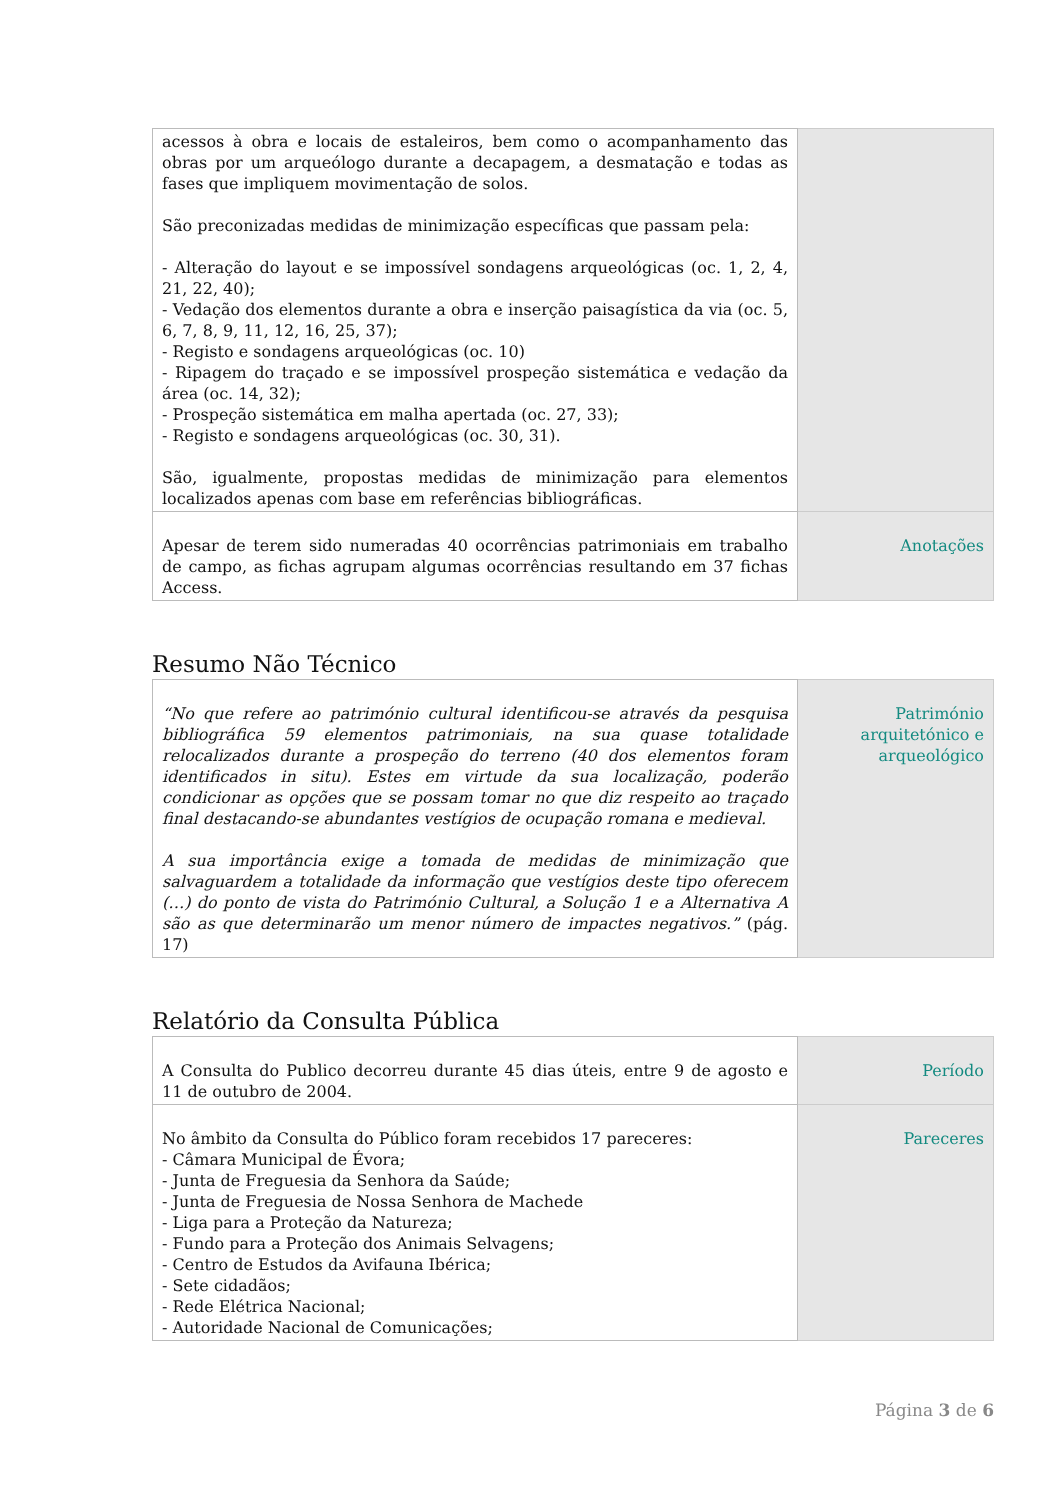| acessos à obra e locais de estaleiros, bem como o acompanhamento das obras por um arqueólogo durante a decapagem, a desmatação e todas as fases que impliquem movimentação de solos. São preconizadas medidas de minimização específicas que passam pela: - Alteração do layout e se impossível sondagens arqueológicas (oc. 1, 2, 4, 21, 22, 40); - Vedação dos elementos durante a obra e inserção paisagística da via (oc. 5, 6, 7, 8, 9, 11, 12, 16, 25, 37); - Registo e sondagens arqueológicas (oc. 10) - Ripagem do traçado e se impossível prospeção sistemática e vedação da área (oc. 14, 32); - Prospeção sistemática em malha apertada (oc. 27, 33); - Registo e sondagens arqueológicas (oc. 30, 31). São, igualmente, propostas medidas de minimização para elementos localizados apenas com base em referências bibliográficas. | |
| Apesar de terem sido numeradas 40 ocorrências patrimoniais em trabalho de campo, as fichas agrupam algumas ocorrências resultando em 37 fichas Access. | Anotações |
Resumo Não Técnico
| “No que refere ao património cultural identificou-se através da pesquisa bibliográfica 59 elementos patrimoniais, na sua quase totalidade relocalizados durante a prospeção do terreno (40 dos elementos foram identificados in situ). Estes em virtude da sua localização, poderão condicionar as opções que se possam tomar no que diz respeito ao traçado final destacando-se abundantes vestígios de ocupação romana e medieval. A sua importância exige a tomada de medidas de minimização que salvaguardem a totalidade da informação que vestígios deste tipo oferecem (…) do ponto de vista do Património Cultural, a Solução 1 e a Alternativa A são as que determinarão um menor número de impactes negativos.” (pág. 17) | Património arquitetónico e arqueológico |
Relatório da Consulta Pública
| A Consulta do Publico decorreu durante 45 dias úteis, entre 9 de agosto e 11 de outubro de 2004. | Período |
| No âmbito da Consulta do Público foram recebidos 17 pareceres: - Câmara Municipal de Évora; - Junta de Freguesia da Senhora da Saúde; - Junta de Freguesia de Nossa Senhora de Machede - Liga para a Proteção da Natureza; - Fundo para a Proteção dos Animais Selvagens; - Centro de Estudos da Avifauna Ibérica; - Sete cidadãos; - Rede Elétrica Nacional; - Autoridade Nacional de Comunicações; | Pareceres |
Página 3 de 6